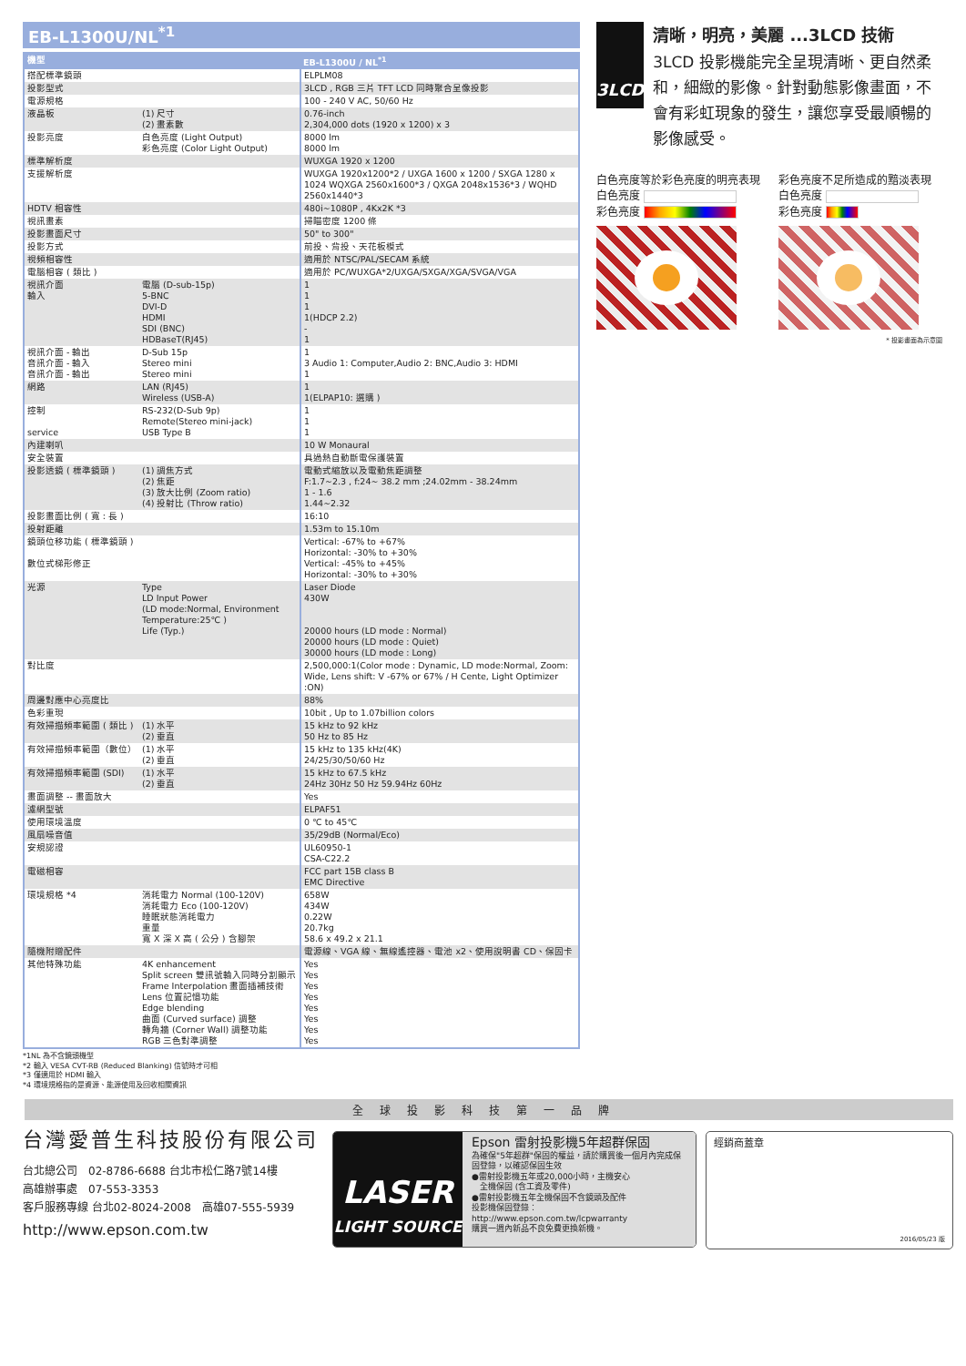EB-L1300U/NL<sup>*1</sup>
| 機型 | | EB-L1300U / NL<sup>*1</sup> |
| --- | --- | --- |
| 搭配標準鏡頭 | | ELPLM08 |
| 投影型式 | | 3LCD , RGB 三片 TFT LCD 同時聚合呈像投影 |
| 電源規格 | | 100 - 240 V AC, 50/60 Hz |
| 液晶板 | (1) 尺寸 (2) 畫素數 | 0.76-inch 2,304,000 dots (1920 x 1200) x 3 |
| 投影亮度 | 白色亮度 (Light Output) 彩色亮度 (Color Light Output) | 8000 lm 8000 lm |
| 標準解析度 | | WUXGA 1920 x 1200 |
| 支援解析度 | | WUXGA 1920x1200*2 / UXGA 1600 x 1200 / SXGA 1280 x 1024 WQXGA 2560x1600*3 / QXGA 2048x1536*3 / WQHD 2560x1440*3 |
| HDTV 相容性 | | 480i~1080P , 4Kx2K *3 |
| 視訊畫素 | | 掃瞄密度 1200 條 |
| 投影畫面尺寸 | | 50" to 300" |
| 投影方式 | | 前投、背投、天花板模式 |
| 視頻相容性 | | 適用於 NTSC/PAL/SECAM 系統 |
| 電腦相容 ( 類比 ) | | 適用於 PC/WUXGA*2/UXGA/SXGA/XGA/SVGA/VGA |
| 視訊介面 輸入 | 電腦 (D-sub-15p) 5-BNC DVI-D HDMI SDI (BNC) HDBaseT(RJ45) | 1 1 1 1(HDCP 2.2) - 1 |
| 視訊介面 - 輸出 音訊介面 - 輸入 音訊介面 - 輸出 | D-Sub 15p Stereo mini Stereo mini | 1 3 Audio 1: Computer,Audio 2: BNC,Audio 3: HDMI 1 |
| 網路 | LAN (RJ45) Wireless (USB-A) | 1 1(ELPAP10: 選購 ) |
| 控制 service | RS-232(D-Sub 9p) Remote(Stereo mini-jack) USB Type B | 1 1 1 |
| 內建喇叭 | | 10 W Monaural |
| 安全裝置 | | 具過熱自動斷電保護裝置 |
| 投影透鏡 ( 標準鏡頭 ) | (1) 調焦方式 (2) 焦距 (3) 放大比例 (Zoom ratio) (4) 投射比 (Throw ratio) | 電動式縮放以及電動焦距調整 F:1.7~2.3 , f:24~ 38.2 mm ;24.02mm - 38.24mm 1 - 1.6 1.44~2.32 |
| 投影畫面比例 ( 寬 : 長 ) | | 16:10 |
| 投射距離 | | 1.53m to 15.10m |
| 鏡頭位移功能 ( 標準鏡頭 ) 數位式梯形修正 | | Vertical: -67% to +67% Horizontal: -30% to +30% Vertical: -45% to +45% Horizontal: -30% to +30% |
| 光源 | Type LD Input Power (LD mode:Normal, Environment Temperature:25℃ ) Life (Typ.) | Laser Diode 430W 20000 hours (LD mode : Normal) 20000 hours (LD mode : Quiet) 30000 hours (LD mode : Long) |
| 對比度 | | 2,500,000:1(Color mode : Dynamic, LD mode:Normal, Zoom: Wide, Lens shift: V -67% or 67% / H Cente, Light Optimizer :ON) |
| 周邊對應中心亮度比 | | 88% |
| 色彩重現 | | 10bit , Up to 1.07billion colors |
| 有效掃描頻率範圍 ( 類比 ) | (1) 水平 (2) 垂直 | 15 kHz to 92 kHz 50 Hz to 85 Hz |
| 有效掃描頻率範圍（數位） | (1) 水平 (2) 垂直 | 15 kHz to 135 kHz(4K) 24/25/30/50/60 Hz |
| 有效掃描頻率範圍 (SDI) | (1) 水平 (2) 垂直 | 15 kHz to 67.5 kHz 24Hz 30Hz 50 Hz 59.94Hz 60Hz |
| 畫面調整 -- 畫面放大 | | Yes |
| 濾網型號 | | ELPAF51 |
| 使用環境溫度 | | 0 ℃ to 45℃ |
| 風扇噪音值 | | 35/29dB (Normal/Eco) |
| 安規認證 | | UL60950-1 CSA-C22.2 |
| 電磁相容 | | FCC part 15B class B EMC Directive |
| 環境規格 *4 | 消耗電力 Normal (100-120V) 消耗電力 Eco (100-120V) 睡眠狀態消耗電力 重量 寬 X 深 X 高 ( 公分 ) 含腳架 | 658W 434W 0.22W 20.7kg 58.6 x 49.2 x 21.1 |
| 隨機附贈配件 | | 電源線、VGA 線、無線遙控器、電池 x2、使用說明書 CD、保固卡 |
| 其他特殊功能 | 4K enhancement Split screen 雙訊號輸入同時分割顯示 Frame Interpolation 畫面插補技術 Lens 位置記憶功能 Edge blending 曲面 (Curved surface) 調整 轉角牆 (Corner Wall) 調整功能 RGB 三色對準調整 | Yes Yes Yes Yes Yes Yes Yes Yes |
*1NL 為不含鏡頭機型
*2 輸入 VESA CVT-RB (Reduced Blanking) 信號時才可相
*3 僅適用於 HDMI 輸入
*4 環境規格指的是資源、能源使用及回收相關資訊
3LCD
清晰，明亮，美麗 ...3LCD 技術
3LCD 投影機能完全呈現清晰、更自然柔和，細緻的影像。針對動態影像畫面，不會有彩虹現象的發生，讓您享受最順暢的影像感受。
白色亮度等於彩色亮度的明亮表現
白色亮度
彩色亮度
彩色亮度不足所造成的黯淡表現
白色亮度
彩色亮度
* 投影畫面為示意圖
全球投影科技第一品牌
台灣愛普生科技股份有限公司
台北總公司　02-8786-6688 台北市松仁路7號14樓
高雄辦事處　07-553-3353
客戶服務專線 台北02-8024-2008　高雄07-555-5939
http://www.epson.com.tw
LASER
LIGHT SOURCE
Epson 雷射投影機5年超群保固
為確保"5年超群"保固的權益，請於購買後一個月內完成保固登錄，以確認保固生效
●雷射投影機五年或20,000小時，主機安心
　全機保固 (含工資及零件)
●雷射投影機五年全機保固不含鏡頭及配件
投影機保固登錄：
http://www.epson.com.tw/lcpwarranty
購買一週內新品不良免費更換新機。
經銷商蓋章
2016/05/23 版